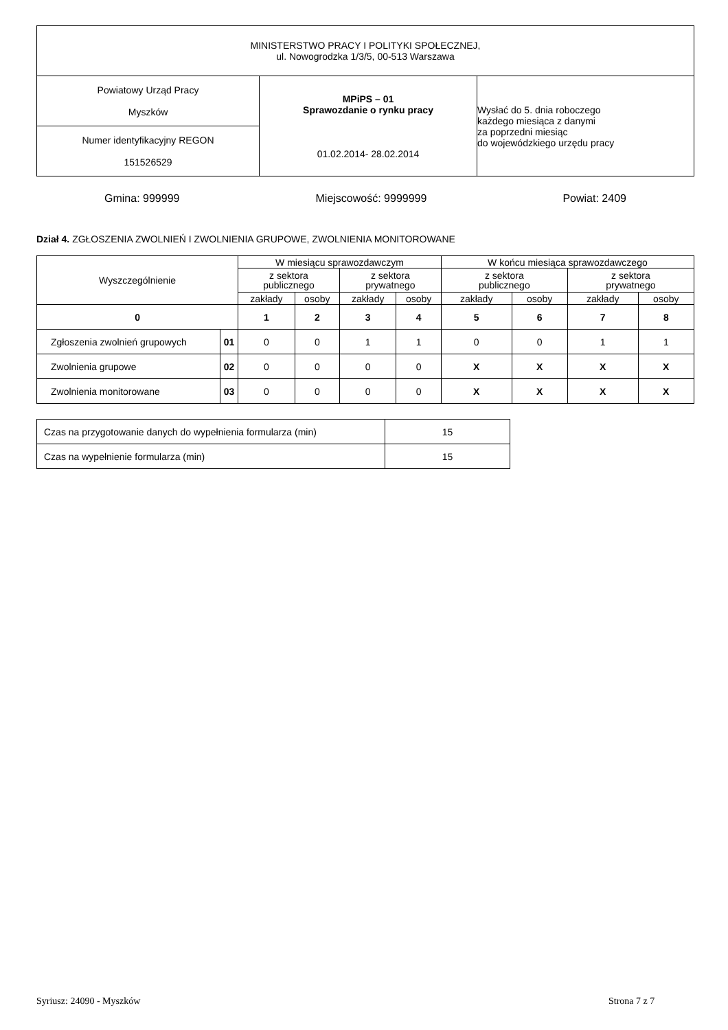| MINISTERSTWO PRACY I POLITYKI SPOŁECZNEJ, ul. Nowogrodzka 1/3/5, 00-513 Warszawa | | |
| Powiatowy Urząd Pracy Myszków | MPiPS – 01 Sprawozdanie o rynku pracy 01.02.2014- 28.02.2014 | Wysłać do 5. dnia roboczego każdego miesiąca z danymi za poprzedni miesiąc do wojewódzkiego urzędu pracy |
| Numer identyfikacyjny REGON 151526529 | | |
Gmina: 999999 Miejscowość: 9999999 Powiat: 2409
Dział 4. ZGŁOSZENIA ZWOLNIEŃ I ZWOLNIENIA GRUPOWE, ZWOLNIENIA MONITOROWANE
| Wyszczególnienie | | W miesiącu sprawozdawczym | | | | W końcu miesiąca sprawozdawczego | | | |
| | | z sektora publicznego | | z sektora prywatnego | | z sektora publicznego | | z sektora prywatnego | |
| | | zakłady | osoby | zakłady | osoby | zakłady | osoby | zakłady | osoby |
| 0 | | 1 | 2 | 3 | 4 | 5 | 6 | 7 | 8 |
| Zgłoszenia zwolnień grupowych | 01 | 0 | 0 | 1 | 1 | 0 | 0 | 1 | 1 |
| Zwolnienia grupowe | 02 | 0 | 0 | 0 | 0 | X | X | X | X |
| Zwolnienia monitorowane | 03 | 0 | 0 | 0 | 0 | X | X | X | X |
| Czas na przygotowanie danych do wypełnienia formularza (min) | 15 |
| Czas na wypełnienie formularza (min) | 15 |
Syriusz: 24090 - Myszków Strona 7 z 7